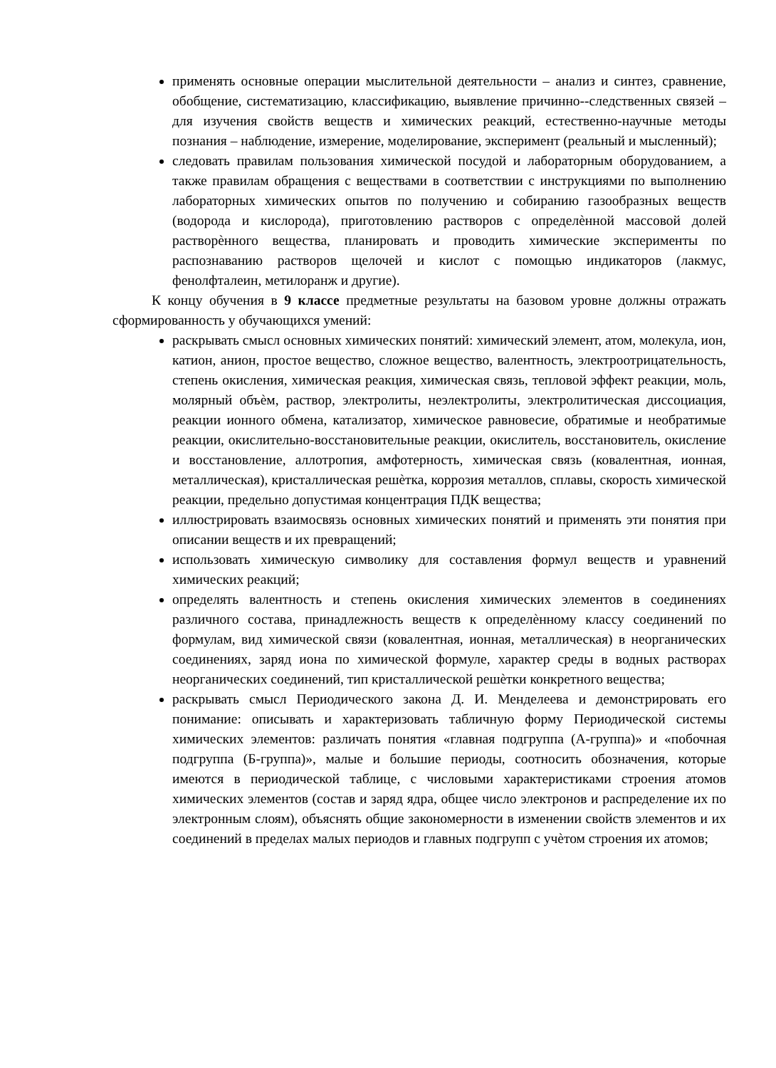применять основные операции мыслительной деятельности – анализ и синтез, сравнение, обобщение, систематизацию, классификацию, выявление причинно--следственных связей – для изучения свойств веществ и химических реакций, естественно-научные методы познания – наблюдение, измерение, моделирование, эксперимент (реальный и мысленный);
следовать правилам пользования химической посудой и лабораторным оборудованием, а также правилам обращения с веществами в соответствии с инструкциями по выполнению лабораторных химических опытов по получению и собиранию газообразных веществ (водорода и кислорода), приготовлению растворов с определѐнной массовой долей растворѐнного вещества, планировать и проводить химические эксперименты по распознаванию растворов щелочей и кислот с помощью индикаторов (лакмус, фенолфталеин, метилоранж и другие).
К концу обучения в 9 классе предметные результаты на базовом уровне должны отражать сформированность у обучающихся умений:
раскрывать смысл основных химических понятий: химический элемент, атом, молекула, ион, катион, анион, простое вещество, сложное вещество, валентность, электроотрицательность, степень окисления, химическая реакция, химическая связь, тепловой эффект реакции, моль, молярный объѐм, раствор, электролиты, неэлектролиты, электролитическая диссоциация, реакции ионного обмена, катализатор, химическое равновесие, обратимые и необратимые реакции, окислительно-восстановительные реакции, окислитель, восстановитель, окисление и восстановление, аллотропия, амфотерность, химическая связь (ковалентная, ионная, металлическая), кристаллическая решѐтка, коррозия металлов, сплавы, скорость химической реакции, предельно допустимая концентрация ПДК вещества;
иллюстрировать взаимосвязь основных химических понятий и применять эти понятия при описании веществ и их превращений;
использовать химическую символику для составления формул веществ и уравнений химических реакций;
определять валентность и степень окисления химических элементов в соединениях различного состава, принадлежность веществ к определѐнному классу соединений по формулам, вид химической связи (ковалентная, ионная, металлическая) в неорганических соединениях, заряд иона по химической формуле, характер среды в водных растворах неорганических соединений, тип кристаллической решѐтки конкретного вещества;
раскрывать смысл Периодического закона Д. И. Менделеева и демонстрировать его понимание: описывать и характеризовать табличную форму Периодической системы химических элементов: различать понятия «главная подгруппа (А-группа)» и «побочная подгруппа (Б-группа)», малые и большие периоды, соотносить обозначения, которые имеются в периодической таблице, с числовыми характеристиками строения атомов химических элементов (состав и заряд ядра, общее число электронов и распределение их по электронным слоям), объяснять общие закономерности в изменении свойств элементов и их соединений в пределах малых периодов и главных подгрупп с учѐтом строения их атомов;